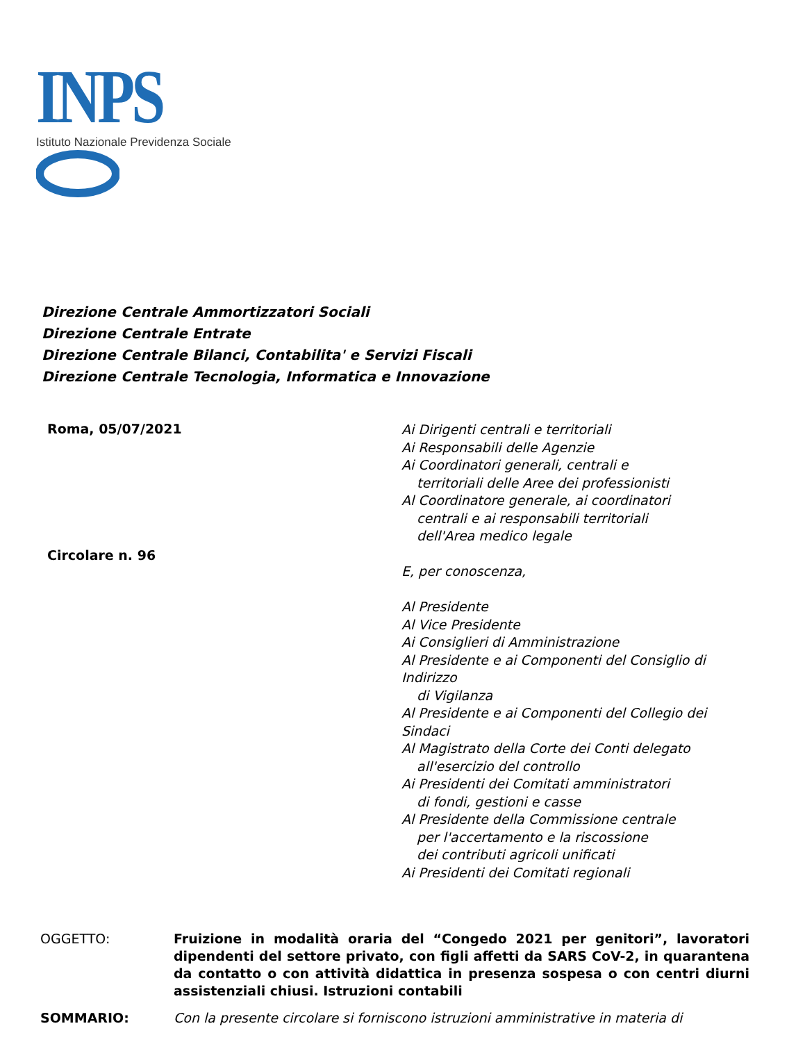INPS
Istituto Nazionale Previdenza Sociale
Direzione Centrale Ammortizzatori Sociali
Direzione Centrale Entrate
Direzione Centrale Bilanci, Contabilita' e Servizi Fiscali
Direzione Centrale Tecnologia, Informatica e Innovazione
Roma, 05/07/2021
Circolare n. 96
Ai Dirigenti centrali e territoriali
Ai Responsabili delle Agenzie
Ai Coordinatori generali, centrali e
territoriali delle Aree dei professionisti
Al Coordinatore generale, ai coordinatori
centrali e ai responsabili territoriali
dell'Area medico legale
E, per conoscenza,
Al Presidente
Al Vice Presidente
Ai Consiglieri di Amministrazione
Al Presidente e ai Componenti del Consiglio di
Indirizzo
di Vigilanza
Al Presidente e ai Componenti del Collegio dei
Sindaci
Al Magistrato della Corte dei Conti delegato
all'esercizio del controllo
Ai Presidenti dei Comitati amministratori
di fondi, gestioni e casse
Al Presidente della Commissione centrale
per l'accertamento e la riscossione
dei contributi agricoli unificati
Ai Presidenti dei Comitati regionali
OGGETTO: Fruizione in modalità oraria del “Congedo 2021 per genitori”, lavoratori dipendenti del settore privato, con figli affetti da SARS CoV-2, in quarantena da contatto o con attività didattica in presenza sospesa o con centri diurni assistenziali chiusi. Istruzioni contabili
SOMMARIO: Con la presente circolare si forniscono istruzioni amministrative in materia di